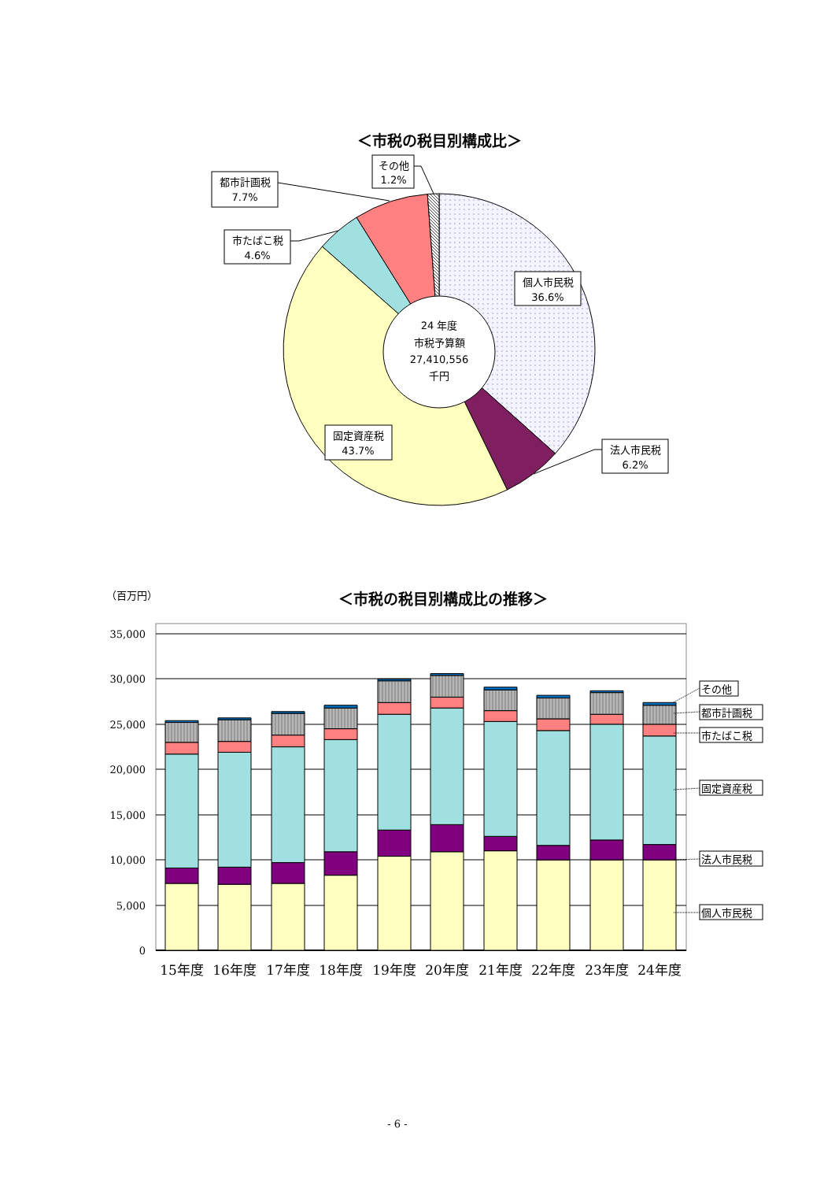＜市税の税目別構成比＞
24 年度
市税予算額
27,410,556
千円
その他
1.2%
都市計画税
7.7%
市たばこ税
4.6%
個人市民税
36.6%
法人市民税
6.2%
固定資産税
43.7%
（百万円）
＜市税の税目別構成比の推移＞
35,000
30,000
25,000
20,000
15,000
10,000
5,000
0
15年度
16年度
17年度
18年度
19年度
20年度
21年度
22年度
23年度
24年度
その他
都市計画税
市たばこ税
固定資産税
法人市民税
個人市民税
- 6 -